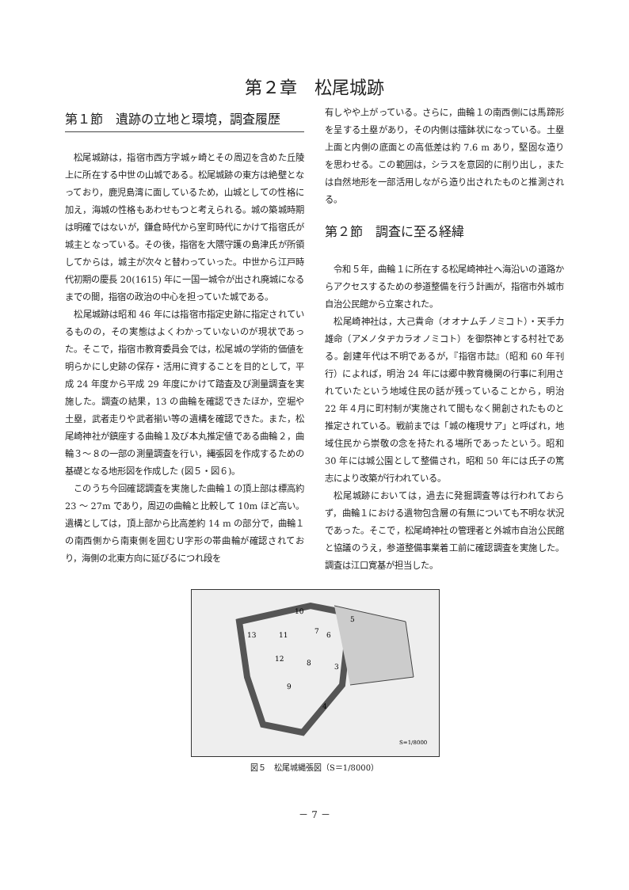第２章　松尾城跡
第１節　遺跡の立地と環境，調査履歴
松尾城跡は，指宿市西方字城ヶ崎とその周辺を含めた丘陵上に所在する中世の山城である。松尾城跡の東方は絶壁となっており，鹿児島湾に面しているため，山城としての性格に加え，海城の性格もあわせもつと考えられる。城の築城時期は明確ではないが，鎌倉時代から室町時代にかけて指宿氏が城主となっている。その後，指宿を大隈守護の島津氏が所領してからは，城主が次々と替わっていった。中世から江戸時代初期の慶長 20(1615) 年に一国一城令が出され廃城になるまでの間，指宿の政治の中心を担っていた城である。
松尾城跡は昭和 46 年には指宿市指定史跡に指定されているものの，その実態はよくわかっていないのが現状であった。そこで，指宿市教育委員会では，松尾城の学術的価値を明らかにし史跡の保存・活用に資することを目的として，平成 24 年度から平成 29 年度にかけて踏査及び測量調査を実施した。調査の結果，13 の曲輪を確認できたほか，空堀や土塁，武者走りや武者揃い等の遺構を確認できた。また，松尾崎神社が鎮座する曲輪１及び本丸推定値である曲輪２，曲輪３～８の一部の測量調査を行い，縄張図を作成するための基礎となる地形図を作成した (図５・図６)。
このうち今回確認調査を実施した曲輪１の頂上部は標高約 23 ～ 27m であり，周辺の曲輪と比較して 10m ほど高い。遺構としては，頂上部から比高差約 14 m の部分で，曲輪１の南西側から南東側を囲むＵ字形の帯曲輪が確認されており，海側の北東方向に延びるにつれ段を
有しやや上がっている。さらに，曲輪１の南西側には馬蹄形を呈する土塁があり，その内側は擂鉢状になっている。土塁上面と内側の底面との高低差は約 7.6 m あり，堅固な造りを思わせる。この範囲は，シラスを意図的に削り出し，または自然地形を一部活用しながら造り出されたものと推測される。
第２節　調査に至る経緯
令和５年，曲輪１に所在する松尾崎神社へ海沿いの道路からアクセスするための参道整備を行う計画が，指宿市外城市自治公民館から立案された。
松尾崎神社は，大己貴命（オオナムチノミコト）・天手力雄命（アメノタヂカラオノミコト）を御祭神とする村社である。創建年代は不明であるが，『指宿市誌』（昭和 60 年刊行）によれば，明治 24 年には郷中教育機関の行事に利用されていたという地域住民の話が残っていることから，明治 22 年４月に町村制が実施されて間もなく開創されたものと推定されている。戦前までは「城の権現サア」と呼ばれ，地域住民から崇敬の念を持たれる場所であったという。昭和 30 年には城公園として整備され，昭和 50 年には氏子の篤志により改築が行われている。
松尾城跡においては，過去に発掘調査等は行われておらず，曲輪１における遺物包含層の有無についても不明な状況であった。そこで，松尾崎神社の管理者と外城市自治公民館と協議のうえ，参道整備事業着工前に確認調査を実施した。調査は江口寛基が担当した。
10
5
13
11
7
6
12
8
3
9
4
S=1/8000
図５　松尾城縄張図（S＝1/8000）
－ 7 －